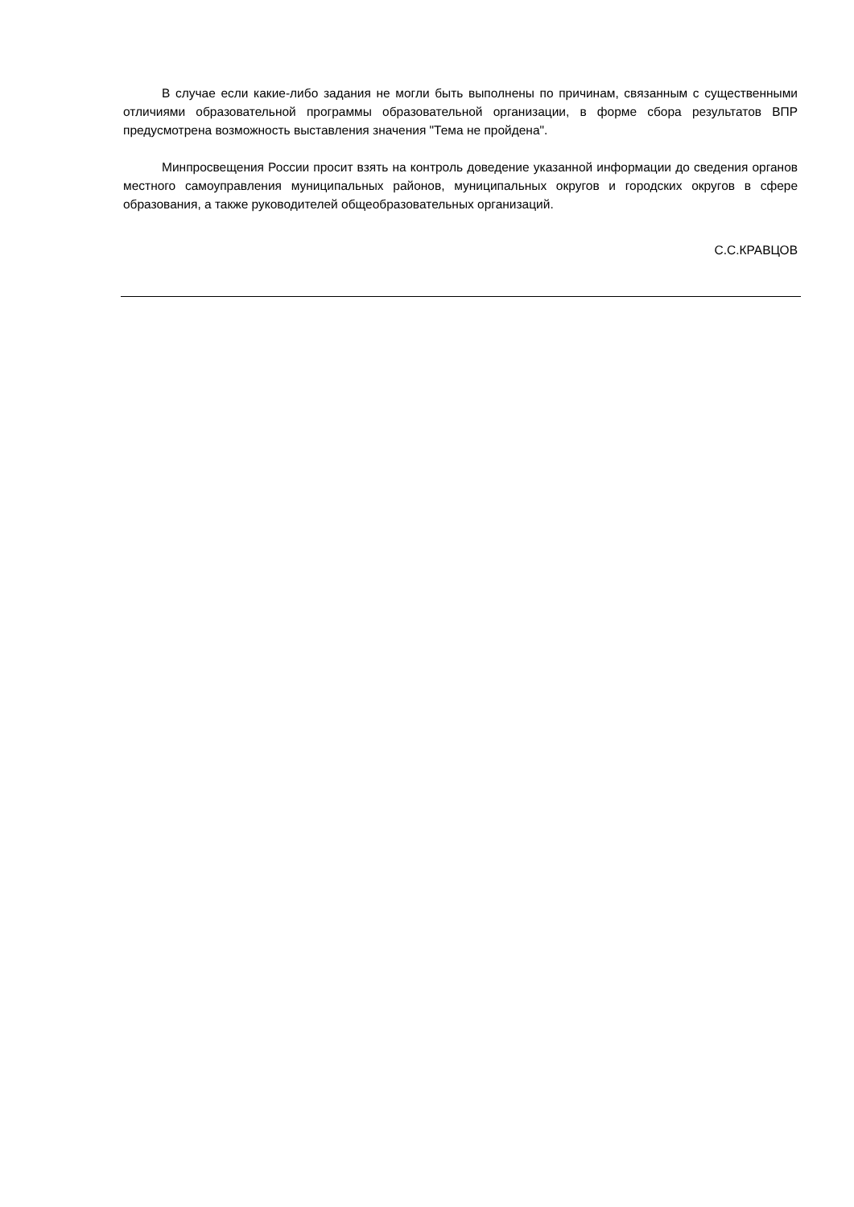В случае если какие-либо задания не могли быть выполнены по причинам, связанным с существенными отличиями образовательной программы образовательной организации, в форме сбора результатов ВПР предусмотрена возможность выставления значения "Тема не пройдена".
Минпросвещения России просит взять на контроль доведение указанной информации до сведения органов местного самоуправления муниципальных районов, муниципальных округов и городских округов в сфере образования, а также руководителей общеобразовательных организаций.
С.С.КРАВЦОВ